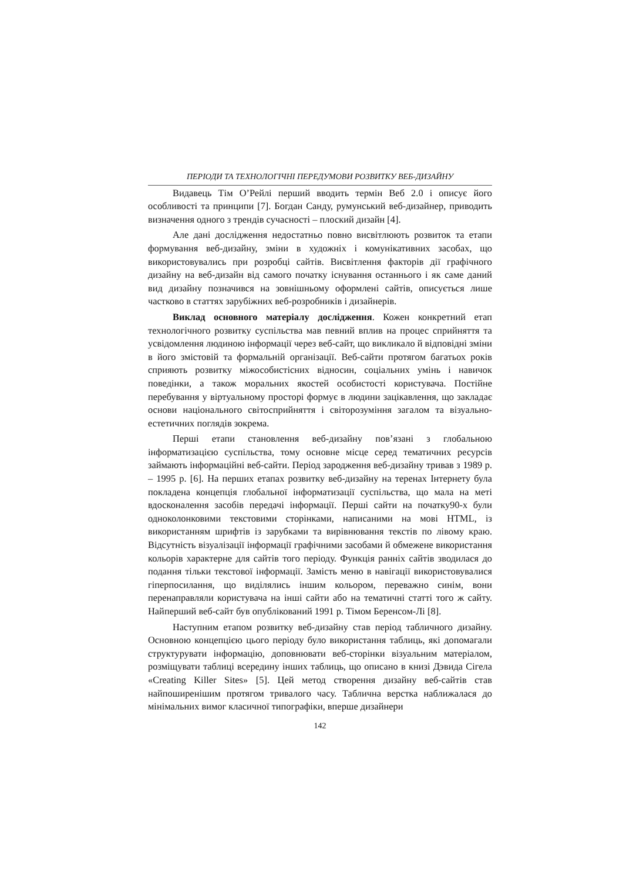ПЕРІОДИ ТА ТЕХНОЛОГІЧНІ ПЕРЕДУМОВИ РОЗВИТКУ ВЕБ-ДИЗАЙНУ
Видавець Тім О’Рейлі перший вводить термін Веб 2.0 і описує його особливості та принципи [7]. Богдан Санду, румунський веб-дизайнер, приводить визначення одного з трендів сучасності – плоский дизайн [4].
Але дані дослідження недостатньо повно висвітлюють розвиток та етапи формування веб-дизайну, зміни в художніх і комунікативних засобах, що використовувались при розробці сайтів. Висвітлення факторів дії графічного дизайну на веб-дизайн від самого початку існування останнього і як саме даний вид дизайну позначився на зовнішньому оформлені сайтів, описується лише частково в статтях зарубіжних веб-розробників і дизайнерів.
Виклад основного матеріалу дослідження. Кожен конкретний етап технологічного розвитку суспільства мав певний вплив на процес сприйняття та усвідомлення людиною інформації через веб-сайт, що викликало й відповідні зміни в його змістовій та формальній організації. Веб-сайти протягом багатьох років сприяють розвитку міжособистісних відносин, соціальних умінь і навичок поведінки, а також моральних якостей особистості користувача. Постійне перебування у віртуальному просторі формує в людини зацікавлення, що закладає основи національного світосприйняття і світорозуміння загалом та візуально-естетичних поглядів зокрема.
Перші етапи становлення веб-дизайну пов’язані з глобальною інформатизацією суспільства, тому основне місце серед тематичних ресурсів займають інформаційні веб-сайти. Період зародження веб-дизайну тривав з 1989 р. – 1995 р. [6]. На перших етапах розвитку веб-дизайну на теренах Інтернету була покладена концепція глобальної інформатизації суспільства, що мала на меті вдосконалення засобів передачі інформації. Перші сайти на початку90-х були одноколонковими текстовими сторінками, написаними на мові HTML, із використанням шрифтів із зарубками та вирівнювання текстів по лівому краю. Відсутність візуалізації інформації графічними засобами й обмежене використання кольорів характерне для сайтів того періоду. Функція ранніх сайтів зводилася до подання тільки текстової інформації. Замість меню в навігації використовувалися гіперпосилання, що виділялись іншим кольором, переважно синім, вони перенаправляли користувача на інші сайти або на тематичні статті того ж сайту. Найперший веб-сайт був опублікований 1991 р. Тімом Беренсом-Лі [8].
Наступним етапом розвитку веб-дизайну став період табличного дизайну. Основною концепцією цього періоду було використання таблиць, які допомагали структурувати інформацію, доповнювати веб-сторінки візуальним матеріалом, розміщувати таблиці всередину інших таблиць, що описано в книзі Дэвида Сігела «Creating Killer Sites» [5]. Цей метод створення дизайну веб-сайтів став найпоширенішим протягом тривалого часу. Таблична верстка наближалася до мінімальних вимог класичної типографіки, вперше дизайнери
142